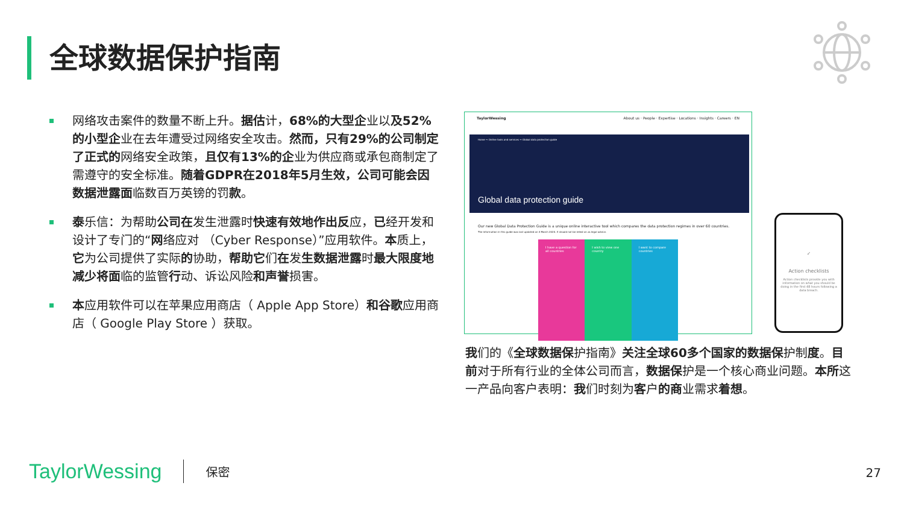全球数据保护指南
网络攻击案件的数量不断上升。据估计，68%的大型企业以及52%的小型企业在去年遭受过网络安全攻击。然而，只有29%的公司制定了正式的网络安全政策，且仅有13%的企业为供应商或承包商制定了需遵守的安全标准。随着GDPR在2018年5月生效，公司可能会因数据泄露面临数百万英镑的罚款。
泰乐信：为帮助公司在发生泄露时快速有效地作出反应，已经开发和设计了专门的“网络应对 （Cyber Response）”应用软件。本质上，它为公司提供了实际的协助，帮助它们在发生数据泄露时最大限度地减少将面临的监管行动、诉讼风险和声誉损害。
本应用软件可以在苹果应用商店（ Apple App Store）和谷歌应用商店（ Google Play Store ）获取。
TaylorWessing About us · People · Expertise · Locations · Insights · Careers · EN
Home → Online tools and services → Global data protection guide
Global data protection guide
Our new Global Data Protection Guide is a unique online interactive tool which compares the data protection regimes in over 60 countries.
The information in this guide was last updated on 4 March 2020. It should not be relied on as legal advice.
I have a question for all countries
I wish to view one country I want to compare countries
✓
Action checklists
Action checklists provide you with information on what you should be doing in the first 48 hours following a data breach.
我们的《全球数据保护指南》关注全球60多个国家的数据保护制度。目前对于所有行业的全体公司而言，数据保护是一个核心商业问题。本所这一产品向客户表明：我们时刻为客户的商业需求着想。
TaylorWessing
保密
27